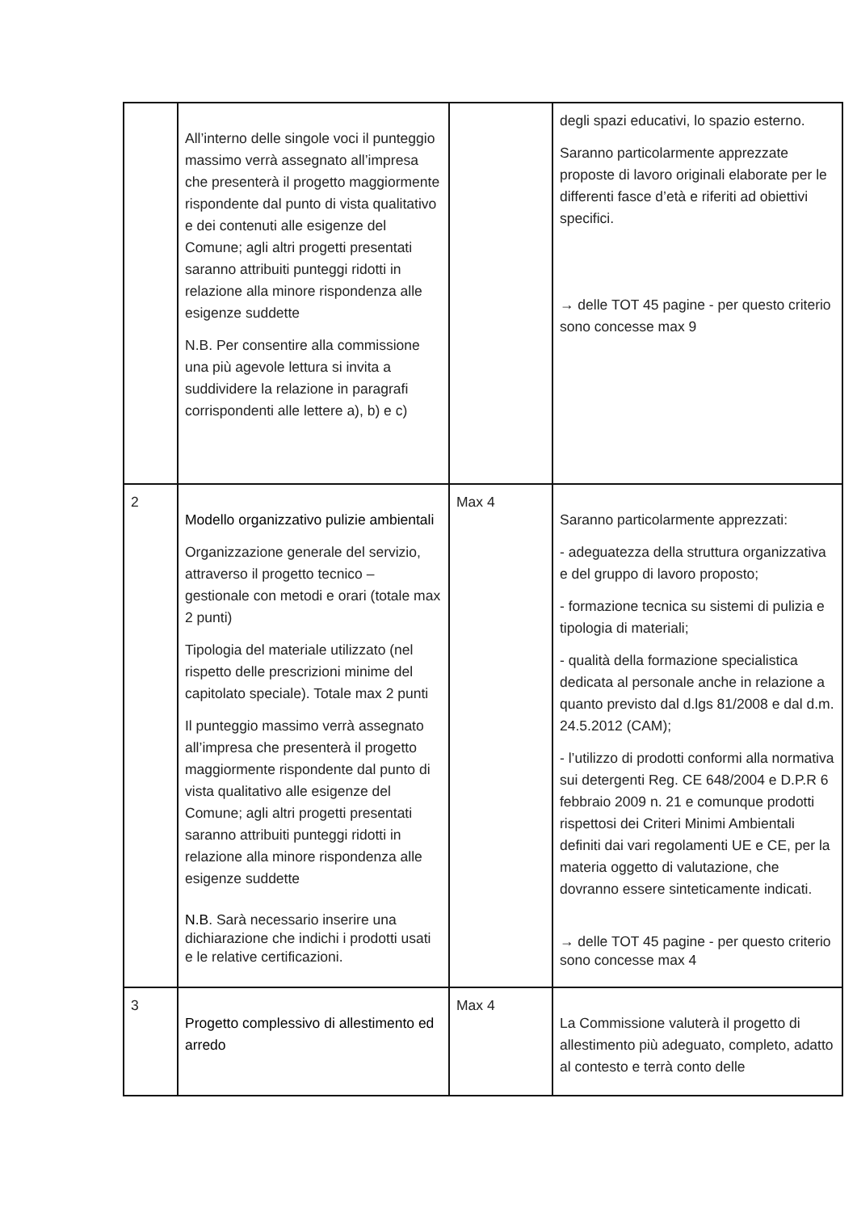| | All’interno delle singole voci il punteggio massimo verrà assegnato all’impresa che presenterà il progetto maggiormente rispondente dal punto di vista qualitativo e dei contenuti alle esigenze del Comune; agli altri progetti presentati saranno attribuiti punteggi ridotti in relazione alla minore rispondenza alle esigenze suddette N.B. Per consentire alla commissione una più agevole lettura si invita a suddividere la relazione in paragrafi corrispondenti alle lettere a), b) e c) | | degli spazi educativi, lo spazio esterno. Saranno particolarmente apprezzate proposte di lavoro originali elaborate per le differenti fasce d’età e riferiti ad obiettivi specifici. → delle TOT 45 pagine - per questo criterio sono concesse max 9 |
| 2 | Modello organizzativo pulizie ambientali Organizzazione generale del servizio, attraverso il progetto tecnico – gestionale con metodi e orari (totale max 2 punti) Tipologia del materiale utilizzato (nel rispetto delle prescrizioni minime del capitolato speciale). Totale max 2 punti Il punteggio massimo verrà assegnato all’impresa che presenterà il progetto maggiormente rispondente dal punto di vista qualitativo alle esigenze del Comune; agli altri progetti presentati saranno attribuiti punteggi ridotti in relazione alla minore rispondenza alle esigenze suddette N.B . Sarà necessario inserire una dichiarazione che indichi i prodotti usati e le relative certificazioni. | Max 4 | Saranno particolarmente apprezzati: - adeguatezza della struttura organizzativa e del gruppo di lavoro proposto; - formazione tecnica su sistemi di pulizia e tipologia di materiali; - qualità della formazione specialistica dedicata al personale anche in relazione a quanto previsto dal d.lgs 81/2008 e dal d.m. 24.5.2012 (CAM); - l’utilizzo di prodotti conformi alla normativa sui detergenti Reg. CE 648/2004 e D.P.R 6 febbraio 2009 n. 21 e comunque prodotti rispettosi dei Criteri Minimi Ambientali definiti dai vari regolamenti UE e CE, per la materia oggetto di valutazione, che dovranno essere sinteticamente indicati. → delle TOT 45 pagine - per questo criterio sono concesse max 4 |
| 3 | Progetto complessivo di allestimento ed arredo | Max 4 | La Commissione valuterà il progetto di allestimento più adeguato, completo, adatto al contesto e terrà conto delle |